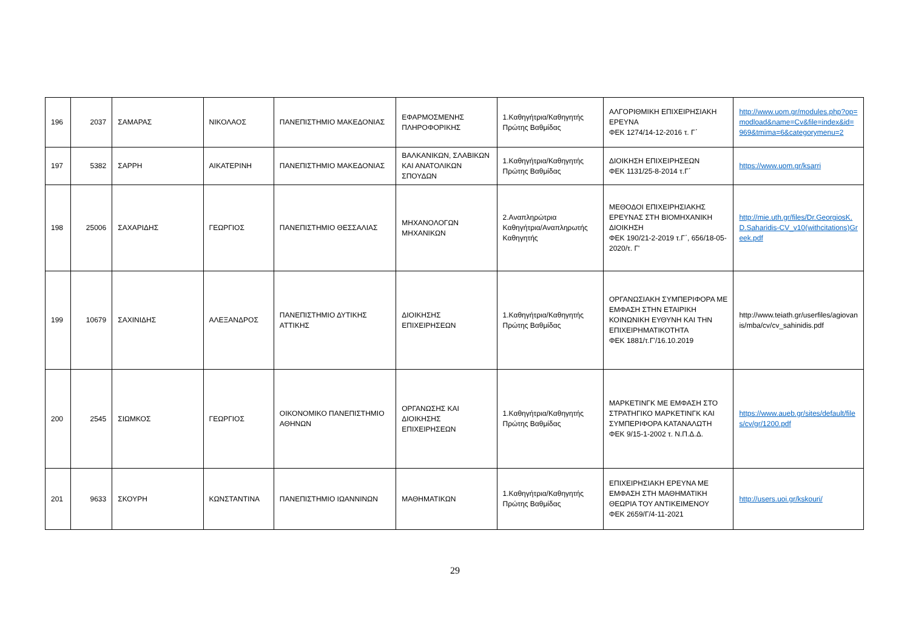| 196 | 2037 | ΣΑΜΑΡΑΣ | ΝΙΚΟΛΑΟΣ | ΠΑΝΕΠΙΣΤΗΜΙΟ ΜΑΚΕΔΟΝΙΑΣ | ΕΦΑΡΜΟΣΜΕΝΗΣ ΠΛΗΡΟΦΟΡΙΚΗΣ | 1.Καθηγήτρια/Καθηγητής Πρώτης Βαθμίδας | ΑΛΓΟΡΙΘΜΙΚΗ ΕΠΙΧΕΙΡΗΣΙΑΚΗ ΕΡΕΥΝΑ ΦΕΚ 1274/14-12-2016 τ. Γ΄ | http://www.uom.gr/modules.php?op=modload&name=Cv&file=index&id=969&tmima=6&categorymenu=2 |
| 197 | 5382 | ΣΑΡΡΗ | ΑΙΚΑΤΕΡΙΝΗ | ΠΑΝΕΠΙΣΤΗΜΙΟ ΜΑΚΕΔΟΝΙΑΣ | ΒΑΛΚΑΝΙΚΩΝ, ΣΛΑΒΙΚΩΝ ΚΑΙ ΑΝΑΤΟΛΙΚΩΝ ΣΠΟΥΔΩΝ | 1.Καθηγήτρια/Καθηγητής Πρώτης Βαθμίδας | ΔΙΟΙΚΗΣΗ ΕΠΙΧΕΙΡΗΣΕΩΝ ΦΕΚ 1131/25-8-2014 τ.Γ΄ | https://www.uom.gr/ksarri |
| 198 | 25006 | ΣΑΧΑΡΙΔΗΣ | ΓΕΩΡΓΙΟΣ | ΠΑΝΕΠΙΣΤΗΜΙΟ ΘΕΣΣΑΛΙΑΣ | ΜΗΧΑΝΟΛΟΓΩΝ ΜΗΧΑΝΙΚΩΝ | 2.Αναπληρώτρια Καθηγήτρια/Αναπληρωτής Καθηγητής | ΜΕΘΟΔΟΙ ΕΠΙΧΕΙΡΗΣΙΑΚΗΣ ΕΡΕΥΝΑΣ ΣΤΗ ΒΙΟΜΗΧΑΝΙΚΗ ΔΙΟΙΚΗΣΗ ΦΕΚ 190/21-2-2019 τ.Γ΄, 656/18-05-2020/τ. Γ' | http://mie.uth.gr/files/Dr.GeorgiosK.D.Saharidis-CV_v10(withcitations)Greek.pdf |
| 199 | 10679 | ΣΑΧΙΝΙΔΗΣ | ΑΛΕΞΑΝΔΡΟΣ | ΠΑΝΕΠΙΣΤΗΜΙΟ ΔΥΤΙΚΗΣ ΑΤΤΙΚΗΣ | ΔΙΟΙΚΗΣΗΣ ΕΠΙΧΕΙΡΗΣΕΩΝ | 1.Καθηγήτρια/Καθηγητής Πρώτης Βαθμίδας | ΟΡΓΑΝΩΣΙΑΚΗ ΣΥΜΠΕΡΙΦΟΡΑ ΜΕ ΕΜΦΑΣΗ ΣΤΗΝ ΕΤΑΙΡΙΚΗ ΚΟΙΝΩΝΙΚΗ ΕΥΘΥΝΗ ΚΑΙ ΤΗΝ ΕΠΙΧΕΙΡΗΜΑΤΙΚΟΤΗΤΑ ΦΕΚ 1881/τ.Γ'/16.10.2019 | http://www.teiath.gr/userfiles/agiovanis/mba/cv/cv_sahinidis.pdf |
| 200 | 2545 | ΣΙΩΜΚΟΣ | ΓΕΩΡΓΙΟΣ | ΟΙΚΟΝΟΜΙΚΟ ΠΑΝΕΠΙΣΤΗΜΙΟ ΑΘΗΝΩΝ | ΟΡΓΑΝΩΣΗΣ ΚΑΙ ΔΙΟΙΚΗΣΗΣ ΕΠΙΧΕΙΡΗΣΕΩΝ | 1.Καθηγήτρια/Καθηγητής Πρώτης Βαθμίδας | ΜΑΡΚΕΤΙΝΓΚ ΜΕ ΕΜΦΑΣΗ ΣΤΟ ΣΤΡΑΤΗΓΙΚΟ ΜΑΡΚΕΤΙΝΓΚ ΚΑΙ ΣΥΜΠΕΡΙΦΟΡΑ ΚΑΤΑΝΑΛΩΤΗ ΦΕΚ 9/15-1-2002 τ. Ν.Π.Δ.Δ. | https://www.aueb.gr/sites/default/files/cv/gr/1200.pdf |
| 201 | 9633 | ΣΚΟΥΡΗ | ΚΩΝΣΤΑΝΤΙΝΑ | ΠΑΝΕΠΙΣΤΗΜΙΟ ΙΩΑΝΝΙΝΩΝ | ΜΑΘΗΜΑΤΙΚΩΝ | 1.Καθηγήτρια/Καθηγητής Πρώτης Βαθμίδας | ΕΠΙΧΕΙΡΗΣΙΑΚΗ ΕΡΕΥΝΑ ΜΕ ΕΜΦΑΣΗ ΣΤΗ ΜΑΘΗΜΑΤΙΚΗ ΘΕΩΡΙΑ ΤΟΥ ΑΝΤΙΚΕΙΜΕΝΟΥ ΦΕΚ 2659/Γ/4-11-2021 | http://users.uoi.gr/kskouri/ |
29